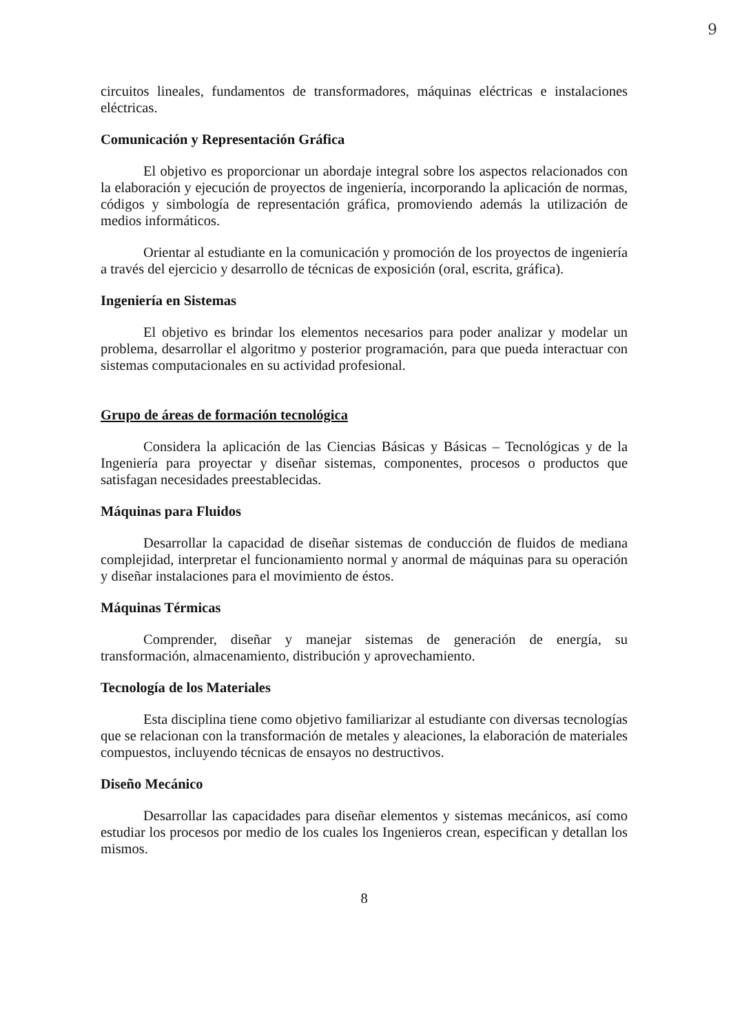9
circuitos lineales, fundamentos de transformadores, máquinas eléctricas e instalaciones eléctricas.
Comunicación y Representación Gráfica
El objetivo es proporcionar un abordaje integral sobre los aspectos relacionados con la elaboración y ejecución de proyectos de ingeniería, incorporando la aplicación de normas, códigos y simbología de representación gráfica, promoviendo además la utilización de medios informáticos.
Orientar al estudiante en la comunicación y promoción de los proyectos de ingeniería a través del ejercicio y desarrollo de técnicas de exposición (oral, escrita, gráfica).
Ingeniería en Sistemas
El objetivo es brindar los elementos necesarios para poder analizar y modelar un problema, desarrollar el algoritmo y posterior programación, para que pueda interactuar con sistemas computacionales en su actividad profesional.
Grupo de áreas de formación tecnológica
Considera la aplicación de las Ciencias Básicas y Básicas – Tecnológicas y de la Ingeniería para proyectar y diseñar sistemas, componentes, procesos o productos que satisfagan necesidades preestablecidas.
Máquinas para Fluidos
Desarrollar la capacidad de diseñar sistemas de conducción de fluidos de mediana complejidad, interpretar el funcionamiento normal y anormal de máquinas para su operación y diseñar instalaciones para el movimiento de éstos.
Máquinas Térmicas
Comprender, diseñar y manejar sistemas de generación de energía, su transformación, almacenamiento, distribución y aprovechamiento.
Tecnología de los Materiales
Esta disciplina tiene como objetivo familiarizar al estudiante con diversas tecnologías que se relacionan con la transformación de metales y aleaciones, la elaboración de materiales compuestos, incluyendo técnicas de ensayos no destructivos.
Diseño Mecánico
Desarrollar las capacidades para diseñar elementos y sistemas mecánicos, así como estudiar los procesos por medio de los cuales los Ingenieros crean, especifican y detallan los mismos.
8